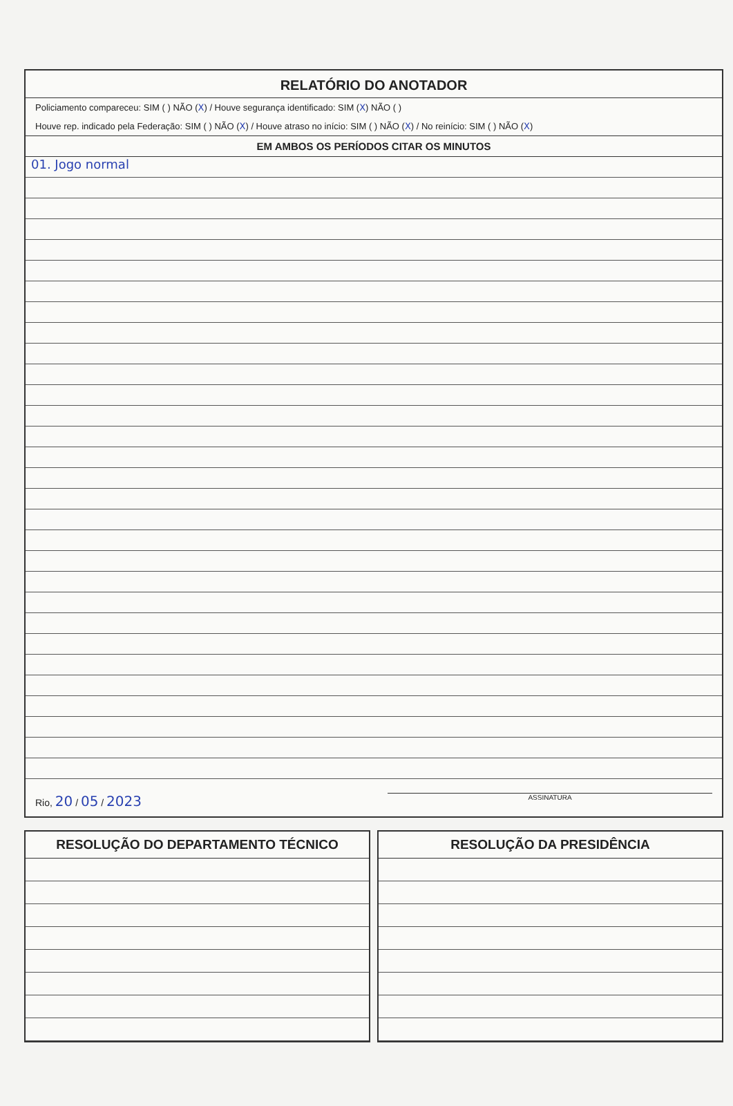RELATÓRIO DO ANOTADOR
Policiamento compareceu: SIM ( ) NÃO (X) / Houve segurança identificado: SIM (X) NÃO ( )
Houve rep. indicado pela Federação: SIM ( ) NÃO (X) / Houve atraso no início: SIM ( ) NÃO (X) / No reinício: SIM ( ) NÃO (X)
EM AMBOS OS PERÍODOS CITAR OS MINUTOS
01. Jogo normal
Rio, 20 / 05 / 2023 ASSINATURA
RESOLUÇÃO DO DEPARTAMENTO TÉCNICO
RESOLUÇÃO DA PRESIDÊNCIA